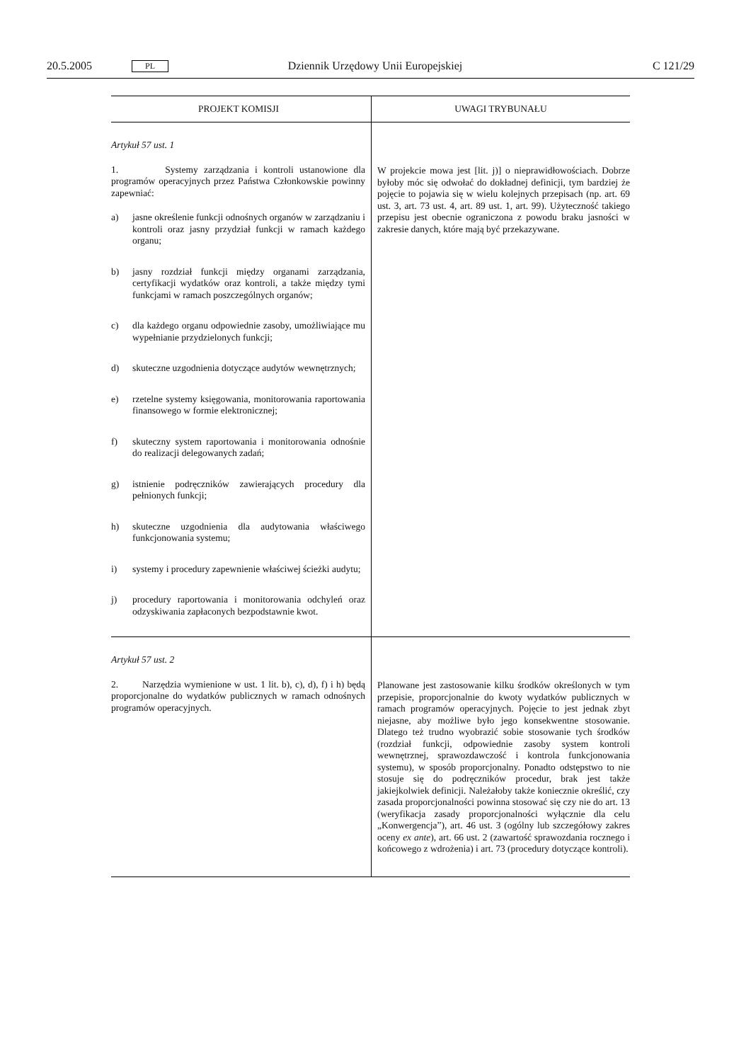20.5.2005 PL Dziennik Urzędowy Unii Europejskiej C 121/29
| PROJEKT KOMISJI | UWAGI TRYBUNAŁU |
| --- | --- |
| Artykuł 57 ust. 1 1. Systemy zarządzania i kontroli ustanowione dla programów operacyjnych przez Państwa Członkowskie powinny zapewniać: a) jasne określenie funkcji odnośnych organów w zarządzaniu i kontroli oraz jasny przydział funkcji w ramach każdego organu; b) jasny rozdział funkcji między organami zarządzania, certyfikacji wydatków oraz kontroli, a także między tymi funkcjami w ramach poszczególnych organów; c) dla każdego organu odpowiednie zasoby, umożliwiające mu wypełnianie przydzielonych funkcji; d) skuteczne uzgodnienia dotyczące audytów wewnętrznych; e) rzetelne systemy księgowania, monitorowania raportowania finansowego w formie elektronicznej; f) skuteczny system raportowania i monitorowania odnośnie do realizacji delegowanych zadań; g) istnienie podręczników zawierających procedury dla pełnionych funkcji; h) skuteczne uzgodnienia dla audytowania właściwego funkcjonowania systemu; i) systemy i procedury zapewnienie właściwej ścieżki audytu; j) procedury raportowania i monitorowania odchyleń oraz odzyskiwania zapłaconych bezpodstawnie kwot. | W projekcie mowa jest [lit. j)] o nieprawidłowościach. Dobrze byłoby móc się odwołać do dokładnej definicji, tym bardziej że pojęcie to pojawia się w wielu kolejnych przepisach (np. art. 69 ust. 3, art. 73 ust. 4, art. 89 ust. 1, art. 99). Użyteczność takiego przepisu jest obecnie ograniczona z powodu braku jasności w zakresie danych, które mają być przekazywane. |
| Artykuł 57 ust. 2 2. Narzędzia wymienione w ust. 1 lit. b), c), d), f) i h) będą proporcjonalne do wydatków publicznych w ramach odnośnych programów operacyjnych. | Planowane jest zastosowanie kilku środków określonych w tym przepisie, proporcjonalnie do kwoty wydatków publicznych w ramach programów operacyjnych. Pojęcie to jest jednak zbyt niejasne, aby możliwe było jego konsekwentne stosowanie. Dlatego też trudno wyobrazić sobie stosowanie tych środków (rozdział funkcji, odpowiednie zasoby system kontroli wewnętrznej, sprawozdawczość i kontrola funkcjonowania systemu), w sposób proporcjonalny. Ponadto odstępstwo to nie stosuje się do podręczników procedur, brak jest także jakiejkolwiek definicji. Należałoby także koniecznie określić, czy zasada proporcjonalności powinna stosować się czy nie do art. 13 (weryfikacja zasady proporcjonalności wyłącznie dla celu „Konwergencja”), art. 46 ust. 3 (ogólny lub szczegółowy zakres oceny ex ante ), art. 66 ust. 2 (zawartość sprawozdania rocznego i końcowego z wdrożenia) i art. 73 (procedury dotyczące kontroli). |